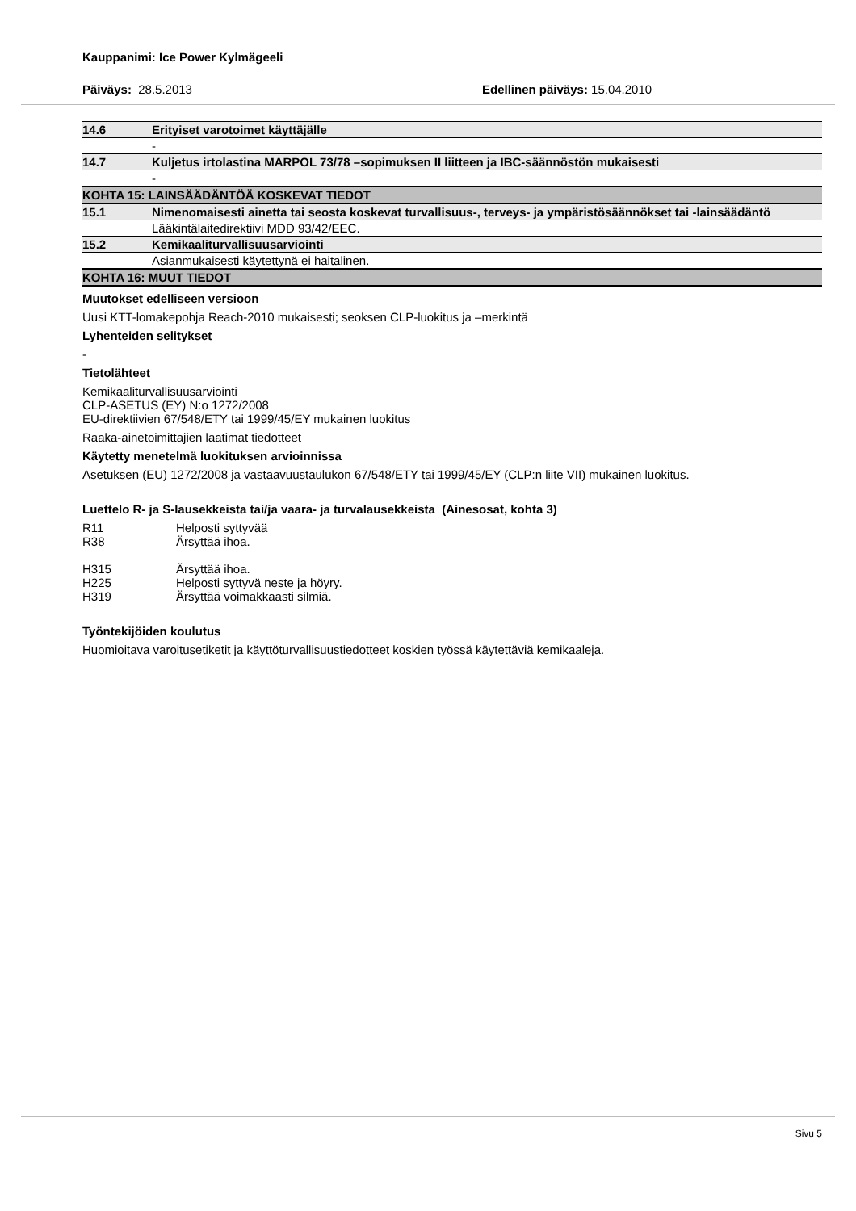Kauppanimi: Ice Power Kylmägeeli
Päiväys: 28.5.2013 Edellinen päiväys: 15.04.2010
| 14.6 | Erityiset varotoimet käyttäjälle |
| | - |
| 14.7 | Kuljetus irtolastina MARPOL 73/78 –sopimuksen II liitteen ja IBC-säännöstön mukaisesti |
| | - |
| KOHTA 15: LAINSÄÄDÄNTÖÄ KOSKEVAT TIEDOT | |
| 15.1 | Nimenomaisesti ainetta tai seosta koskevat turvallisuus-, terveys- ja ympäristösäännökset tai -lainsäädäntö |
| | Lääkintälaitedirektiivi MDD 93/42/EEC. |
| 15.2 | Kemikaaliturvallisuusarviointi |
| | Asianmukaisesti käytettynä ei haitalinen. |
| KOHTA 16: MUUT TIEDOT | |
Muutokset edelliseen versioon
Uusi KTT-lomakepohja Reach-2010 mukaisesti; seoksen CLP-luokitus ja –merkintä
Lyhenteiden selitykset
-
Tietolähteet
Kemikaaliturvallisuusarviointi
CLP-ASETUS (EY) N:o 1272/2008
EU-direktiivien 67/548/ETY tai 1999/45/EY mukainen luokitus
Raaka-ainetoimittajien laatimat tiedotteet
Käytetty menetelmä luokituksen arvioinnissa
Asetuksen (EU) 1272/2008 ja vastaavuustaulukon 67/548/ETY tai 1999/45/EY (CLP:n liite VII) mukainen luokitus.
Luettelo R- ja S-lausekkeista tai/ja vaara- ja turvalausekkeista (Ainesosat, kohta 3)
R11 Helposti syttyvää
R38 Ärsyttää ihoa.
H315 Ärsyttää ihoa.
H225 Helposti syttyvä neste ja höyry.
H319 Ärsyttää voimakkaasti silmiä.
Työntekijöiden koulutus
Huomioitava varoitusetiketit ja käyttöturvallisuustiedotteet koskien työssä käytettäviä kemikaaleja.
Sivu 5